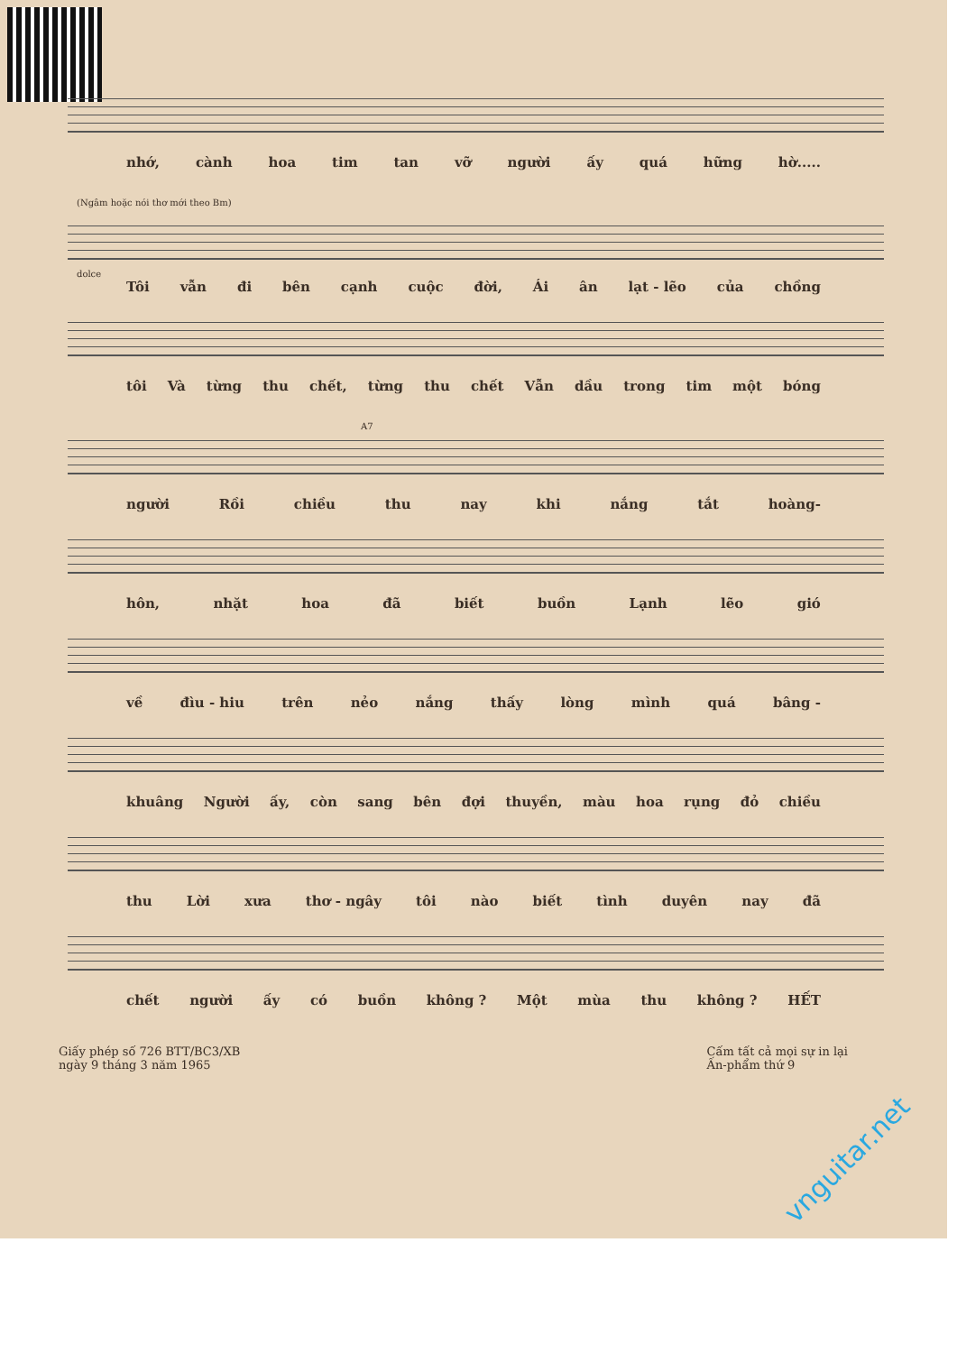nhớ, cành hoa tim tan vỡ người ấy quá hững hờ.....
(Ngâm hoặc nói thơ mới theo Bm)
dolce
Tôi vẫn đi bên cạnh cuộc đời, Ái ân lạt - lẽo của chồng
tôi Và từng thu chết, từng thu chết Vẫn dầu trong tim một bóng
A7
người Rồi chiều thu nay khi nắng tắt hoàng-
hôn, nhặt hoa đã biết buồn Lạnh lẽo gió
về đìu - hiu trên nẻo nắng thấy lòng mình quá bâng -
khuâng Người ấy, còn sang bên đợi thuyền, màu hoa rụng đỏ chiều
thu Lời xưa thơ - ngây tôi nào biết tình duyên nay đã
chết người ấy có buồn không ? Một mùa thu không ? HẾT
Giấy phép số 726 BTT/BC3/XB
ngày 9 tháng 3 năm 1965
Cấm tất cả mọi sự in lại
Ấn-phẩm thứ 9
vnguitar.net